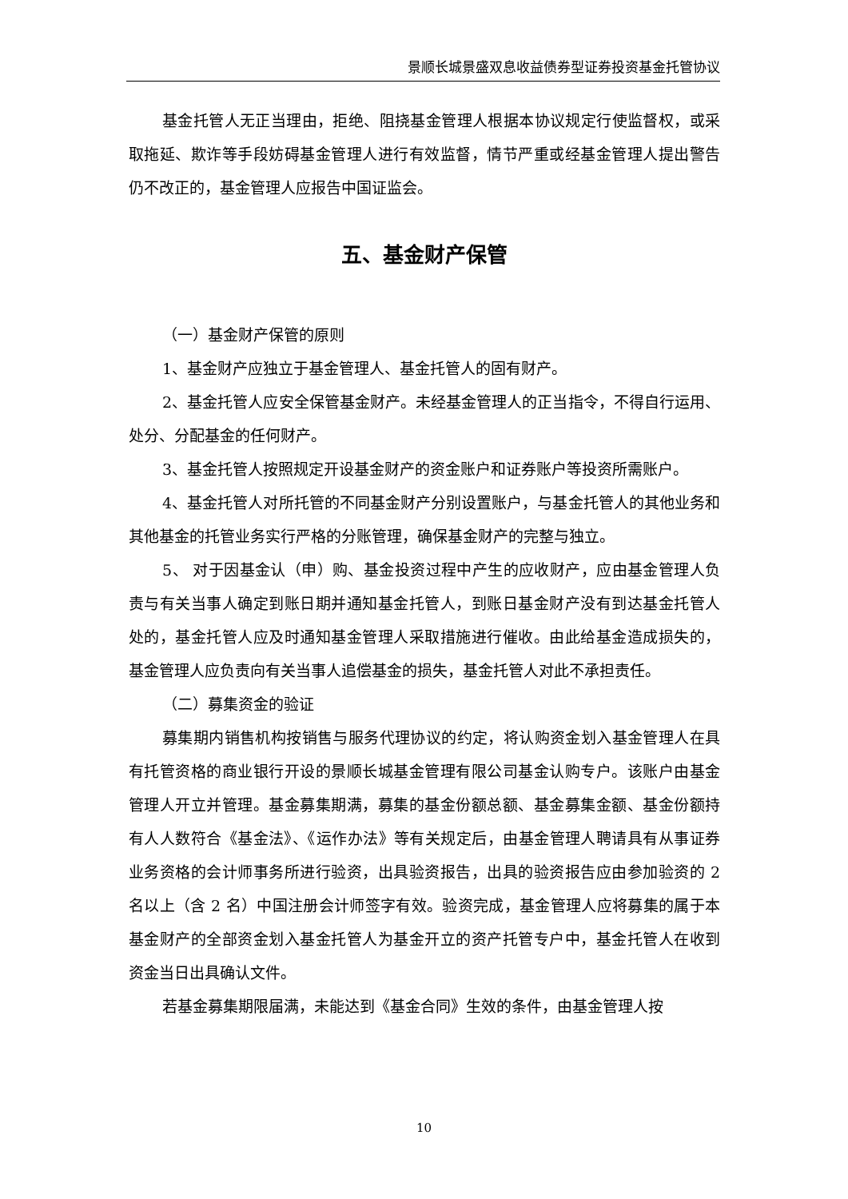景顺长城景盛双息收益债券型证券投资基金托管协议
基金托管人无正当理由，拒绝、阻挠基金管理人根据本协议规定行使监督权，或采取拖延、欺诈等手段妨碍基金管理人进行有效监督，情节严重或经基金管理人提出警告仍不改正的，基金管理人应报告中国证监会。
五、基金财产保管
（一）基金财产保管的原则
1、基金财产应独立于基金管理人、基金托管人的固有财产。
2、基金托管人应安全保管基金财产。未经基金管理人的正当指令，不得自行运用、处分、分配基金的任何财产。
3、基金托管人按照规定开设基金财产的资金账户和证券账户等投资所需账户。
4、基金托管人对所托管的不同基金财产分别设置账户，与基金托管人的其他业务和其他基金的托管业务实行严格的分账管理，确保基金财产的完整与独立。
5、 对于因基金认（申）购、基金投资过程中产生的应收财产，应由基金管理人负责与有关当事人确定到账日期并通知基金托管人，到账日基金财产没有到达基金托管人处的，基金托管人应及时通知基金管理人采取措施进行催收。由此给基金造成损失的，基金管理人应负责向有关当事人追偿基金的损失，基金托管人对此不承担责任。
（二）募集资金的验证
募集期内销售机构按销售与服务代理协议的约定，将认购资金划入基金管理人在具有托管资格的商业银行开设的景顺长城基金管理有限公司基金认购专户。该账户由基金管理人开立并管理。基金募集期满，募集的基金份额总额、基金募集金额、基金份额持有人人数符合《基金法》、《运作办法》等有关规定后，由基金管理人聘请具有从事证券业务资格的会计师事务所进行验资，出具验资报告，出具的验资报告应由参加验资的 2 名以上（含 2 名）中国注册会计师签字有效。验资完成，基金管理人应将募集的属于本基金财产的全部资金划入基金托管人为基金开立的资产托管专户中，基金托管人在收到资金当日出具确认文件。
若基金募集期限届满，未能达到《基金合同》生效的条件，由基金管理人按
10